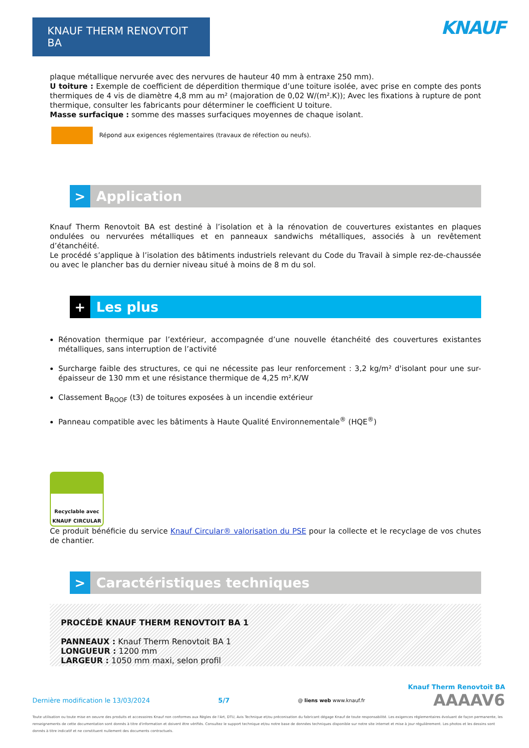KNAUF THERM RENOVTOIT BA
KNAUF
plaque métallique nervurée avec des nervures de hauteur 40 mm à entraxe 250 mm).
U toiture : Exemple de coefficient de déperdition thermique d’une toiture isolée, avec prise en compte des ponts thermiques de 4 vis de diamètre 4,8 mm au m² (majoration de 0,02 W/(m².K)); Avec les fixations à rupture de pont thermique, consulter les fabricants pour déterminer le coefficient U toiture.
Masse surfacique : somme des masses surfaciques moyennes de chaque isolant.
Répond aux exigences réglementaires (travaux de réfection ou neufs).
>
Application
Knauf Therm Renovtoit BA est destiné à l’isolation et à la rénovation de couvertures existantes en plaques ondulées ou nervurées métalliques et en panneaux sandwichs métalliques, associés à un revêtement d’étanchéité.
Le procédé s’applique à l’isolation des bâtiments industriels relevant du Code du Travail à simple rez-de-chaussée ou avec le plancher bas du dernier niveau situé à moins de 8 m du sol.
+
Les plus
Rénovation thermique par l’extérieur, accompagnée d’une nouvelle étanchéité des couvertures existantes métalliques, sans interruption de l’activité
Surcharge faible des structures, ce qui ne nécessite pas leur renforcement : 3,2 kg/m² d'isolant pour une sur-épaisseur de 130 mm et une résistance thermique de 4,25 m².K/W
Classement B<sub>ROOF</sub> (t3) de toitures exposées à un incendie extérieur
Panneau compatible avec les bâtiments à Haute Qualité Environnementale<sup>®</sup> (HQE<sup>®</sup>)
Recyclable avec
KNAUF CIRCULAR
Ce produit bénéficie du service Knauf Circular® valorisation du PSE pour la collecte et le recyclage de vos chutes de chantier.
>
Caractéristiques techniques
PROCÉDÉ KNAUF THERM RENOVTOIT BA 1
PANNEAUX : Knauf Therm Renovtoit BA 1
LONGUEUR : 1200 mm
LARGEUR : 1050 mm maxi, selon profil
Knauf Therm Renovtoit BA
Dernière modification le 13/03/2024 5/7 @ liens web www.knauf.fr AAAAV6
Toute utilisation ou toute mise en oeuvre des produits et accessoires Knauf non conformes aux Règles de l'Art, DTU, Avis Technique et/ou préconisation du fabricant dégage Knauf de toute responsabilité. Les exigences réglementaires évoluant de façon permanente, les renseignements de cette documentation sont donnés à titre d'information et doivent être vérifiés. Consultez le support technique et/ou notre base de données techniques disponible sur notre site internet et mise à jour régulièrement. Les photos et les dessins sont donnés à titre indicatif et ne constituent nullement des documents contractuels.